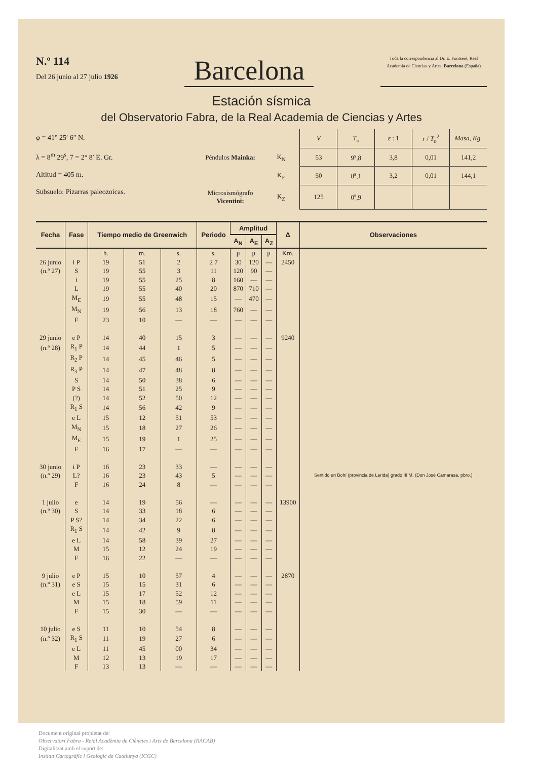N.º 114
Del 26 junio al 27 julio 1926
Barcelona
Toda la correspondencia al Dr. E. Fontseré, Real Academia de Ciencias y Artes, Barcelona (España)
Estación sísmica
del Observatorio Fabra, de la Real Academia de Ciencias y Artes
φ = 41° 25′ 6″ N.
λ = 8<sup>m</sup> 29<sup>s</sup>, 7 = 2° 8′ E. Gr.
Altitud = 405 m.
Subsuelo: Pizarras paleozoicas.
| | | V | T<sub>o</sub> | ε : 1 | r / T<sub>o</sub><sup>2</sup> | Masa, Kg. |
| Péndulos Mainka: | K<sub>N</sub> | 53 | 9<sup>s</sup>,8 | 3,8 | 0,01 | 141,2 |
| | K<sub>E</sub> | 50 | 8<sup>s</sup>,1 | 3,2 | 0,01 | 144,1 |
| Microsismógrafo Vicentini: | K<sub>Z</sub> | 125 | 0<sup>s</sup>,9 | | | |
| Fecha | Fase | Tiempo medio de Greenwich | | | Periodo | Amplitud | | | Δ | Observaciones |
| --- | --- | --- | --- | --- | --- | --- | --- | --- | --- | --- |
| | | | | | | A<sub>N</sub> | A<sub>E</sub> | A<sub>Z</sub> | | |
| | | h. | m. | s. | s. | μ | μ | μ | Km. | |
| 26 junio | i P | 19 | 51 | 2 | 2 7 | 30 | 120 | — | 2450 | |
| (n.º 27) | S | 19 | 55 | 3 | 11 | 120 | 90 | — | | |
| | i | 19 | 55 | 25 | 8 | 160 | — | — | | |
| | L | 19 | 55 | 40 | 20 | 870 | 710 | — | | |
| | M<sub>E</sub> | 19 | 55 | 48 | 15 | — | 470 | — | | |
| | M<sub>N</sub> | 19 | 56 | 13 | 18 | 760 | — | — | | |
| | F | 23 | 10 | — | — | — | — | — | | |
| 29 junio | e P | 14 | 40 | 15 | 3 | — | — | — | 9240 | |
| (n.º 28) | R<sub>1</sub> P | 14 | 44 | 1 | 5 | — | — | — | | |
| | R<sub>2</sub> P | 14 | 45 | 46 | 5 | — | — | — | | |
| | R<sub>3</sub> P | 14 | 47 | 48 | 8 | — | — | — | | |
| | S | 14 | 50 | 38 | 6 | — | — | — | | |
| | P S | 14 | 51 | 25 | 9 | — | — | — | | |
| | (?) | 14 | 52 | 50 | 12 | — | — | — | | |
| | R<sub>1</sub> S | 14 | 56 | 42 | 9 | — | — | — | | |
| | e L | 15 | 12 | 51 | 53 | — | — | — | | |
| | M<sub>N</sub> | 15 | 18 | 27 | 26 | — | — | — | | |
| | M<sub>E</sub> | 15 | 19 | 1 | 25 | — | — | — | | |
| | F | 16 | 17 | — | — | — | — | — | | |
| 30 junio | i P | 16 | 23 | 33 | — | — | — | — | | Sentido en Bohí (provincia de Lerida) grado III M. (Don José Camarasa, pbro.) |
| (n.º 29) | L? | 16 | 23 | 43 | 5 | — | — | — | | |
| | F | 16 | 24 | 8 | — | — | — | — | | |
| 1 julio | e | 14 | 19 | 56 | — | — | — | — | 13900 | |
| (n.º 30) | S | 14 | 33 | 18 | 6 | — | — | — | | |
| | P S? | 14 | 34 | 22 | 6 | — | — | — | | |
| | R<sub>1</sub> S | 14 | 42 | 9 | 8 | — | — | — | | |
| | e L | 14 | 58 | 39 | 27 | — | — | — | | |
| | M | 15 | 12 | 24 | 19 | — | — | — | | |
| | F | 16 | 22 | — | — | — | — | — | | |
| 9 julio | e P | 15 | 10 | 57 | 4 | — | — | — | 2870 | |
| (n.º 31) | e S | 15 | 15 | 31 | 6 | — | — | — | | |
| | e L | 15 | 17 | 52 | 12 | — | — | — | | |
| | M | 15 | 18 | 59 | 11 | — | — | — | | |
| | F | 15 | 30 | — | — | — | — | — | | |
| 10 julio | e S | 11 | 10 | 54 | 8 | — | — | — | | |
| (n.º 32) | R<sub>1</sub> S | 11 | 19 | 27 | 6 | — | — | — | | |
| | e L | 11 | 45 | 00 | 34 | — | — | — | | |
| | M | 12 | 13 | 19 | 17 | — | — | — | | |
| | F | 13 | 13 | — | — | — | — | — | | |
Document original propietat de:
Observatori Fabra - Reial Acadèmia de Ciències i Arts de Barcelona (RACAB)
Digitalitzat amb el suport de:
Institut Cartogràfic i Geològic de Catalunya (ICGC)